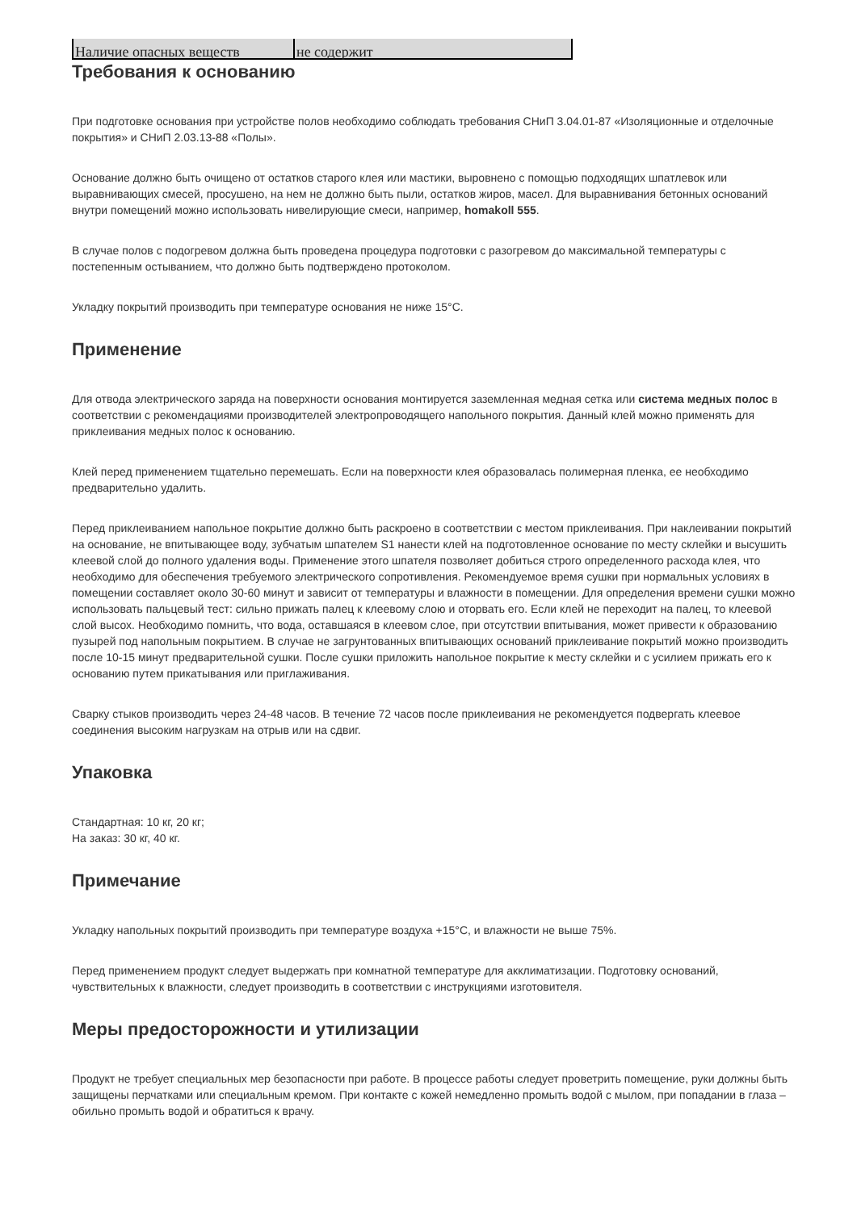| Наличие опасных веществ | не содержит |
Требования к основанию
При подготовке основания при устройстве полов необходимо соблюдать требования СНиП 3.04.01-87 «Изоляционные и отделочные покрытия» и СНиП 2.03.13-88 «Полы».
Основание должно быть очищено от остатков старого клея или мастики, выровнено с помощью подходящих шпатлевок или выравнивающих смесей, просушено, на нем не должно быть пыли, остатков жиров, масел. Для выравнивания бетонных оснований внутри помещений можно использовать нивелирующие смеси, например, homakoll 555.
В случае полов с подогревом должна быть проведена процедура подготовки с разогревом до максимальной температуры с постепенным остыванием, что должно быть подтверждено протоколом.
Укладку покрытий производить при температуре основания не ниже 15°C.
Применение
Для отвода электрического заряда на поверхности основания монтируется заземленная медная сетка или система медных полос в соответствии с рекомендациями производителей электропроводящего напольного покрытия. Данный клей можно применять для приклеивания медных полос к основанию.
Клей перед применением тщательно перемешать. Если на поверхности клея образовалась полимерная пленка, ее необходимо предварительно удалить.
Перед приклеиванием напольное покрытие должно быть раскроено в соответствии с местом приклеивания. При наклеивании покрытий на основание, не впитывающее воду, зубчатым шпателем S1 нанести клей на подготовленное основание по месту склейки и высушить клеевой слой до полного удаления воды. Применение этого шпателя позволяет добиться строго определенного расхода клея, что необходимо для обеспечения требуемого электрического сопротивления. Рекомендуемое время сушки при нормальных условиях в помещении составляет около 30-60 минут и зависит от температуры и влажности в помещении. Для определения времени сушки можно использовать пальцевый тест: сильно прижать палец к клеевому слою и оторвать его. Если клей не переходит на палец, то клеевой слой высох. Необходимо помнить, что вода, оставшаяся в клеевом слое, при отсутствии впитывания, может привести к образованию пузырей под напольным покрытием. В случае не загрунтованных впитывающих оснований приклеивание покрытий можно производить после 10-15 минут предварительной сушки. После сушки приложить напольное покрытие к месту склейки и с усилием прижать его к основанию путем прикатывания или приглаживания.
Сварку стыков производить через 24-48 часов. В течение 72 часов после приклеивания не рекомендуется подвергать клеевое соединения высоким нагрузкам на отрыв или на сдвиг.
Упаковка
Стандартная: 10 кг, 20 кг;
На заказ: 30 кг, 40 кг.
Примечание
Укладку напольных покрытий производить при температуре воздуха +15°C, и влажности не выше 75%.
Перед применением продукт следует выдержать при комнатной температуре для акклиматизации. Подготовку оснований, чувствительных к влажности, следует производить в соответствии с инструкциями изготовителя.
Меры предосторожности и утилизации
Продукт не требует специальных мер безопасности при работе. В процессе работы следует проветрить помещение, руки должны быть защищены перчатками или специальным кремом. При контакте с кожей немедленно промыть водой с мылом, при попадании в глаза – обильно промыть водой и обратиться к врачу.